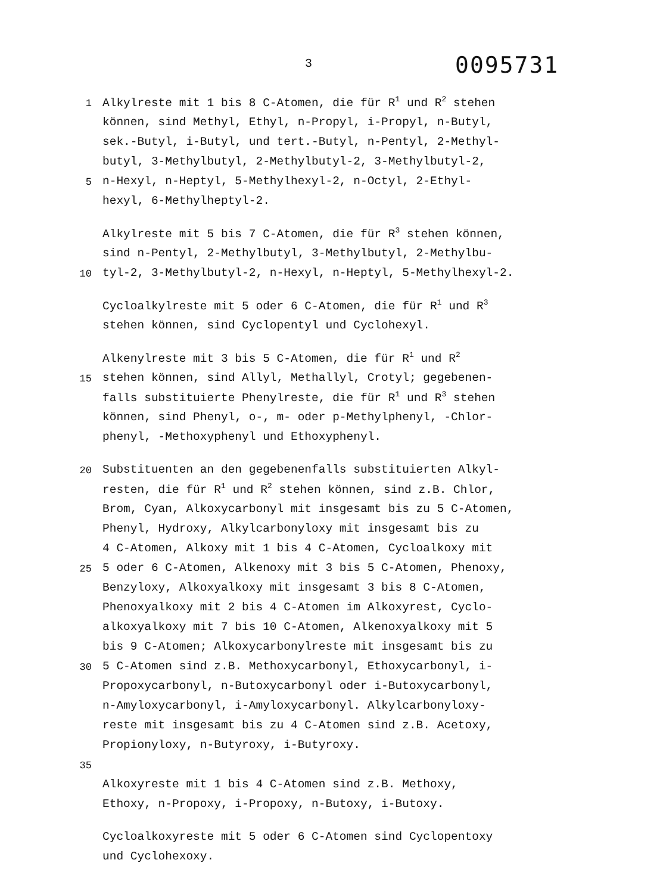3
0095731
1 Alkylreste mit 1 bis 8 C-Atomen, die für R<sup>1</sup> und R<sup>2</sup> stehen
können, sind Methyl, Ethyl, n-Propyl, i-Propyl, n-Butyl,
sek.-Butyl, i-Butyl, und tert.-Butyl, n-Pentyl, 2-Methyl-
butyl, 3-Methylbutyl, 2-Methylbutyl-2, 3-Methylbutyl-2,
5 n-Hexyl, n-Heptyl, 5-Methylhexyl-2, n-Octyl, 2-Ethyl-
hexyl, 6-Methylheptyl-2.
Alkylreste mit 5 bis 7 C-Atomen, die für R<sup>3</sup> stehen können,
sind n-Pentyl, 2-Methylbutyl, 3-Methylbutyl, 2-Methylbu-
10 tyl-2, 3-Methylbutyl-2, n-Hexyl, n-Heptyl, 5-Methylhexyl-2.
Cycloalkylreste mit 5 oder 6 C-Atomen, die für R<sup>1</sup> und R<sup>3</sup>
stehen können, sind Cyclopentyl und Cyclohexyl.
Alkenylreste mit 3 bis 5 C-Atomen, die für R<sup>1</sup> und R<sup>2</sup>
15 stehen können, sind Allyl, Methallyl, Crotyl; gegebenen-
falls substituierte Phenylreste, die für R<sup>1</sup> und R<sup>3</sup> stehen
können, sind Phenyl, o-, m- oder p-Methylphenyl, -Chlor-
phenyl, -Methoxyphenyl und Ethoxyphenyl.
20 Substituenten an den gegebenenfalls substituierten Alkyl-
resten, die für R<sup>1</sup> und R<sup>2</sup> stehen können, sind z.B. Chlor,
Brom, Cyan, Alkoxycarbonyl mit insgesamt bis zu 5 C-Atomen,
Phenyl, Hydroxy, Alkylcarbonyloxy mit insgesamt bis zu
4 C-Atomen, Alkoxy mit 1 bis 4 C-Atomen, Cycloalkoxy mit
25 5 oder 6 C-Atomen, Alkenoxy mit 3 bis 5 C-Atomen, Phenoxy,
Benzyloxy, Alkoxyalkoxy mit insgesamt 3 bis 8 C-Atomen,
Phenoxyalkoxy mit 2 bis 4 C-Atomen im Alkoxyrest, Cyclo-
alkoxyalkoxy mit 7 bis 10 C-Atomen, Alkenoxyalkoxy mit 5
bis 9 C-Atomen; Alkoxycarbonylreste mit insgesamt bis zu
30 5 C-Atomen sind z.B. Methoxycarbonyl, Ethoxycarbonyl, i-
Propoxycarbonyl, n-Butoxycarbonyl oder i-Butoxycarbonyl,
n-Amyloxycarbonyl, i-Amyloxycarbonyl. Alkylcarbonyloxy-
reste mit insgesamt bis zu 4 C-Atomen sind z.B. Acetoxy,
Propionyloxy, n-Butyroxy, i-Butyroxy.
35
Alkoxyreste mit 1 bis 4 C-Atomen sind z.B. Methoxy,
Ethoxy, n-Propoxy, i-Propoxy, n-Butoxy, i-Butoxy.
Cycloalkoxyreste mit 5 oder 6 C-Atomen sind Cyclopentoxy
und Cyclohexoxy.